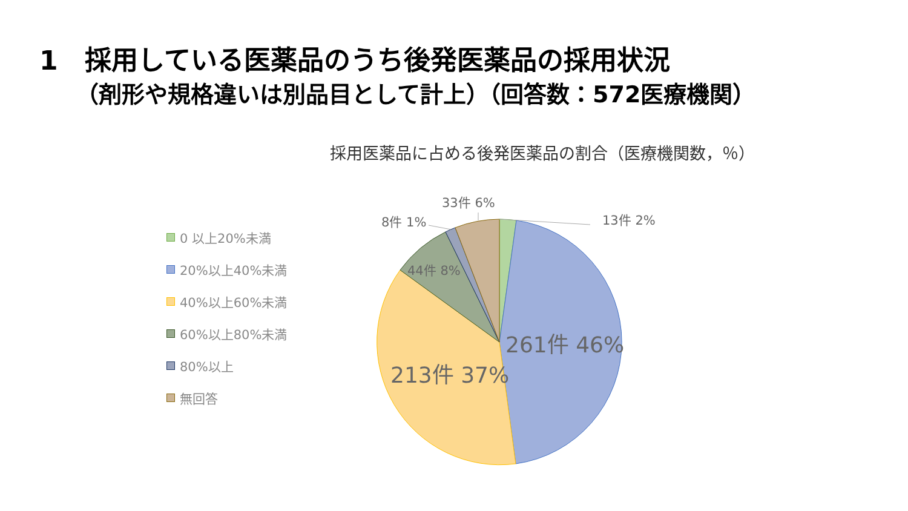1　採用している医薬品のうち後発医薬品の採用状況
（剤形や規格違いは別品目として計上）（回答数：572医療機関）
採用医薬品に占める後発医薬品の割合（医療機関数，％）
0 以上20%未満
20%以上40%未満
40%以上60%未満
60%以上80%未満
80%以上
無回答
33件 6%
8件 1% 13件 2%
44件 8%
261件 46%
213件 37%